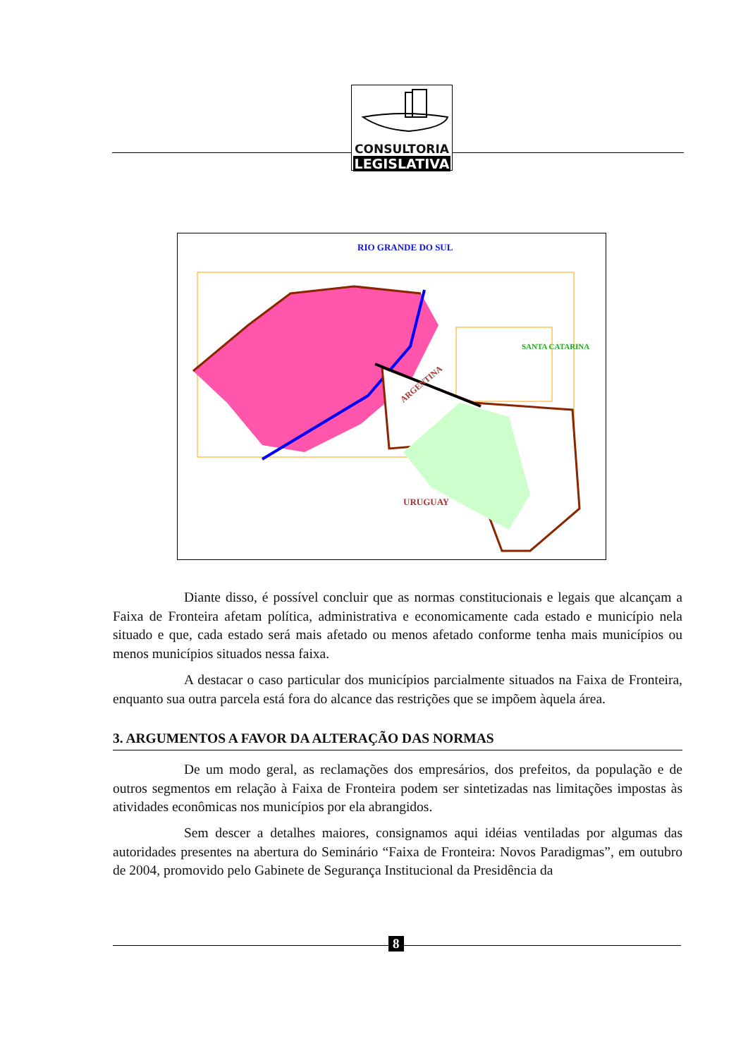CONSULTORIA
LEGISLATIVA
RIO GRANDE DO SUL
SANTA CATARINA
URUGUAY
ARGENTINA
Diante disso, é possível concluir que as normas constitucionais e legais que alcançam a Faixa de Fronteira afetam política, administrativa e economicamente cada estado e município nela situado e que, cada estado será mais afetado ou menos afetado conforme tenha mais municípios ou menos municípios situados nessa faixa.
A destacar o caso particular dos municípios parcialmente situados na Faixa de Fronteira, enquanto sua outra parcela está fora do alcance das restrições que se impõem àquela área.
3. ARGUMENTOS A FAVOR DA ALTERAÇÃO DAS NORMAS
De um modo geral, as reclamações dos empresários, dos prefeitos, da população e de outros segmentos em relação à Faixa de Fronteira podem ser sintetizadas nas limitações impostas às atividades econômicas nos municípios por ela abrangidos.
Sem descer a detalhes maiores, consignamos aqui idéias ventiladas por algumas das autoridades presentes na abertura do Seminário “Faixa de Fronteira: Novos Paradigmas”, em outubro de 2004, promovido pelo Gabinete de Segurança Institucional da Presidência da
8